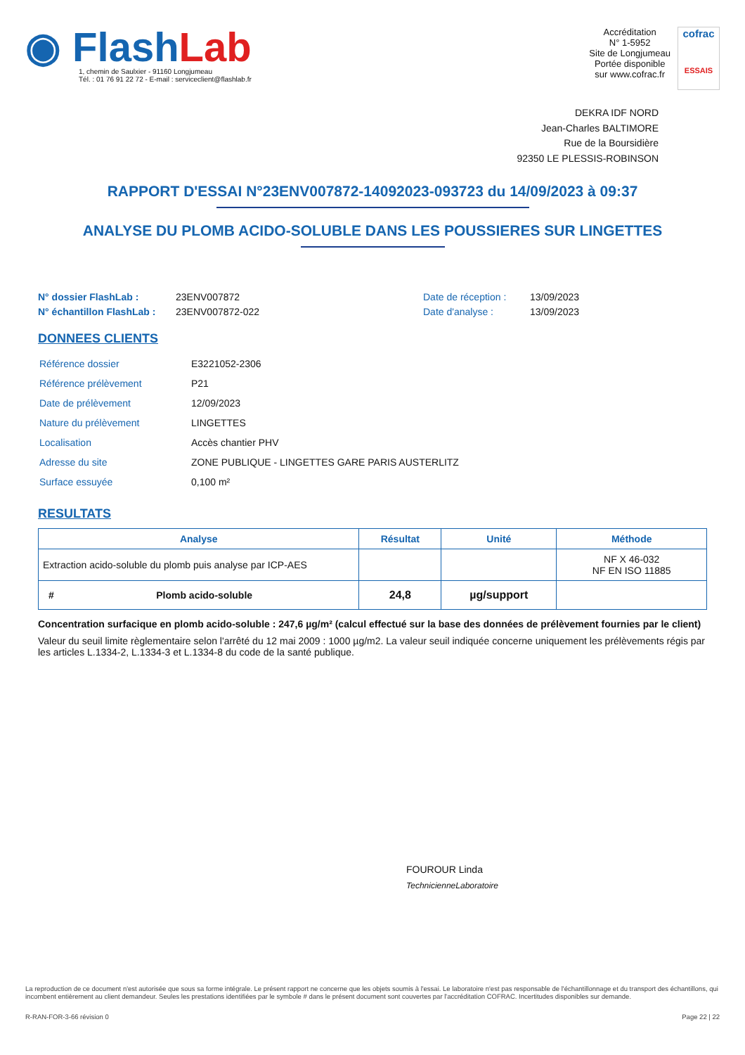◉ Flash Lab
1, chemin de Saulxier - 91160 Longjumeau
Tél. : 01 76 91 22 72 - E-mail : serviceclient@flashlab.fr
Accréditation
N° 1-5952
Site de Longjumeau
Portée disponible
sur www.cofrac.fr
cofrac
ESSAIS
DEKRA IDF NORD
Jean-Charles BALTIMORE
Rue de la Boursidière
92350 LE PLESSIS-ROBINSON
RAPPORT D'ESSAI N°23ENV007872-14092023-093723 du 14/09/2023 à 09:37
ANALYSE DU PLOMB ACIDO-SOLUBLE DANS LES POUSSIERES SUR LINGETTES
N° dossier FlashLab : 23ENV007872 Date de réception : 13/09/2023
N° échantillon FlashLab : 23ENV007872-022 Date d'analyse : 13/09/2023
DONNEES CLIENTS
| Référence dossier | E3221052-2306 |
| Référence prélèvement | P21 |
| Date de prélèvement | 12/09/2023 |
| Nature du prélèvement | LINGETTES |
| Localisation | Accès chantier PHV |
| Adresse du site | ZONE PUBLIQUE - LINGETTES GARE PARIS AUSTERLITZ |
| Surface essuyée | 0,100 m² |
RESULTATS
| Analyse | Résultat | Unité | Méthode |
| --- | --- | --- | --- |
| Extraction acido-soluble du plomb puis analyse par ICP-AES | | | NF X 46-032 NF EN ISO 11885 |
| # Plomb acido-soluble | 24,8 | µg/support | |
Concentration surfacique en plomb acido-soluble : 247,6 µg/m² (calcul effectué sur la base des données de prélèvement fournies par le client)
Valeur du seuil limite règlementaire selon l'arrêté du 12 mai 2009 : 1000 µg/m2. La valeur seuil indiquée concerne uniquement les prélèvements régis par les articles L.1334-2, L.1334-3 et L.1334-8 du code de la santé publique.
FOUROUR Linda
TechnicienneLaboratoire
La reproduction de ce document n'est autorisée que sous sa forme intégrale. Le présent rapport ne concerne que les objets soumis à l'essai. Le laboratoire n'est pas responsable de l'échantillonnage et du transport des échantillons, qui incombent entièrement au client demandeur. Seules les prestations identifiées par le symbole # dans le présent document sont couvertes par l'accréditation COFRAC. Incertitudes disponibles sur demande.
R-RAN-FOR-3-66 révision 0 Page 22 | 22